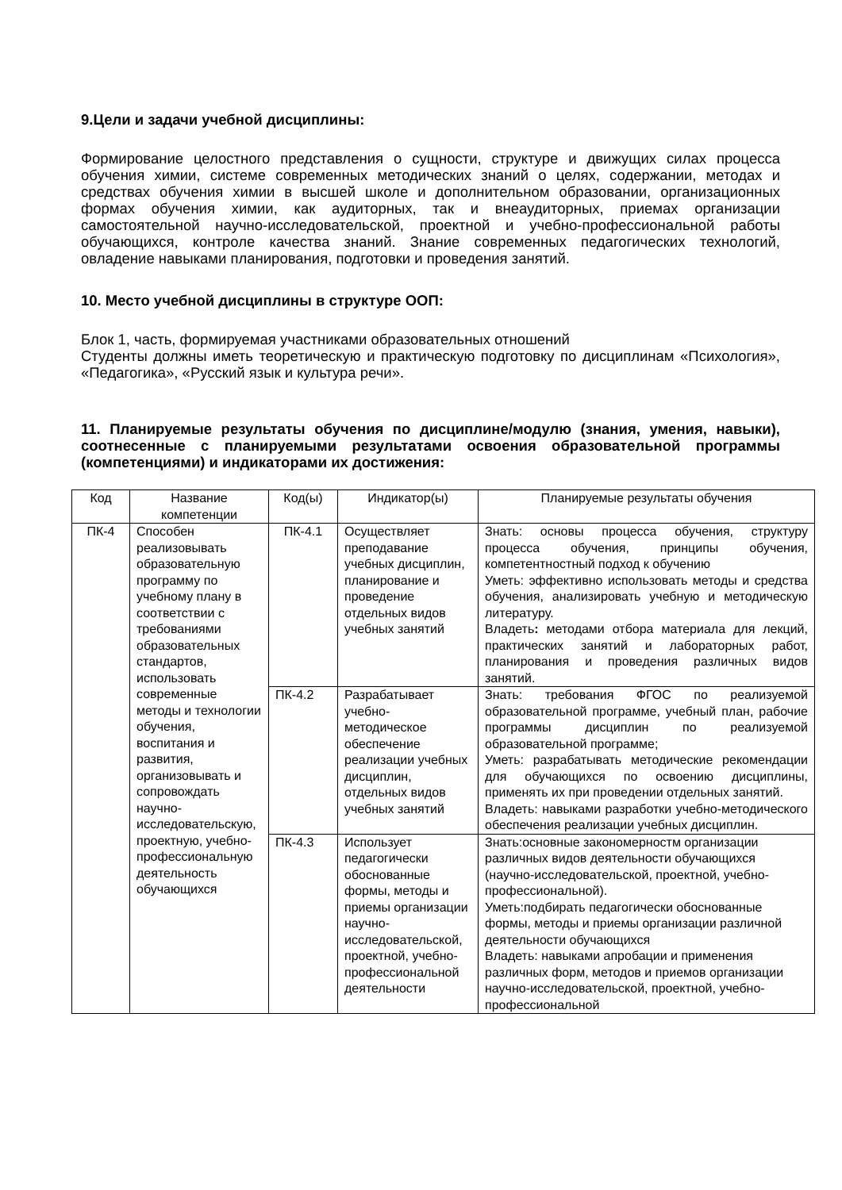9.Цели и задачи учебной дисциплины:
Формирование целостного представления о сущности, структуре и движущих силах процесса обучения химии, системе современных методических знаний о целях, содержании, методах и средствах обучения химии в высшей школе и дополнительном образовании, организационных формах обучения химии, как аудиторных, так и внеаудиторных, приемах организации самостоятельной научно-исследовательской, проектной и учебно-профессиональной работы обучающихся, контроле качества знаний. Знание современных педагогических технологий, овладение навыками планирования, подготовки и проведения занятий.
10. Место учебной дисциплины в структуре ООП:
Блок 1, часть, формируемая участниками образовательных отношений
Студенты должны иметь теоретическую и практическую подготовку по дисциплинам «Психология», «Педагогика», «Русский язык и культура речи».
11. Планируемые результаты обучения по дисциплине/модулю (знания, умения, навыки), соотнесенные с планируемыми результатами освоения образовательной программы (компетенциями) и индикаторами их достижения:
| Код | Название компетенции | Код(ы) | Индикатор(ы) | Планируемые результаты обучения |
| --- | --- | --- | --- | --- |
| ПК-4 | Способен реализовывать образовательную программу по учебному плану в соответствии с требованиями образовательных стандартов, использовать современные методы и технологии обучения, воспитания и развития, организовывать и сопровождать научно-исследовательскую, проектную, учебно-профессиональную деятельность обучающихся | ПК-4.1 | Осуществляет преподавание учебных дисциплин, планирование и проведение отдельных видов учебных занятий | Знать: основы процесса обучения, структуру процесса обучения, принципы обучения, компетентностный подход к обучению Уметь: эффективно использовать методы и средства обучения, анализировать учебную и методическую литературу. Владеть : методами отбора материала для лекций, практических занятий и лабораторных работ, планирования и проведения различных видов занятий. |
| | | ПК-4.2 | Разрабатывает учебно-методическое обеспечение реализации учебных дисциплин, отдельных видов учебных занятий | Знать: требования ФГОС по реализуемой образовательной программе, учебный план, рабочие программы дисциплин по реализуемой образовательной программе; Уметь: разрабатывать методические рекомендации для обучающихся по освоению дисциплины, применять их при проведении отдельных занятий. Владеть: навыками разработки учебно-методического обеспечения реализации учебных дисциплин. |
| | | ПК-4.3 | Использует педагогически обоснованные формы, методы и приемы организации научно-исследовательской, проектной, учебно-профессиональной деятельности | Знать:основные закономерностм организации различных видов деятельности обучающихся (научно-исследовательской, проектной, учебно-профессиональной). Уметь:подбирать педагогически обоснованные формы, методы и приемы организации различной деятельности обучающихся Владеть: навыками апробации и применения различных форм, методов и приемов организации научно-исследовательской, проектной, учебно-профессиональной |